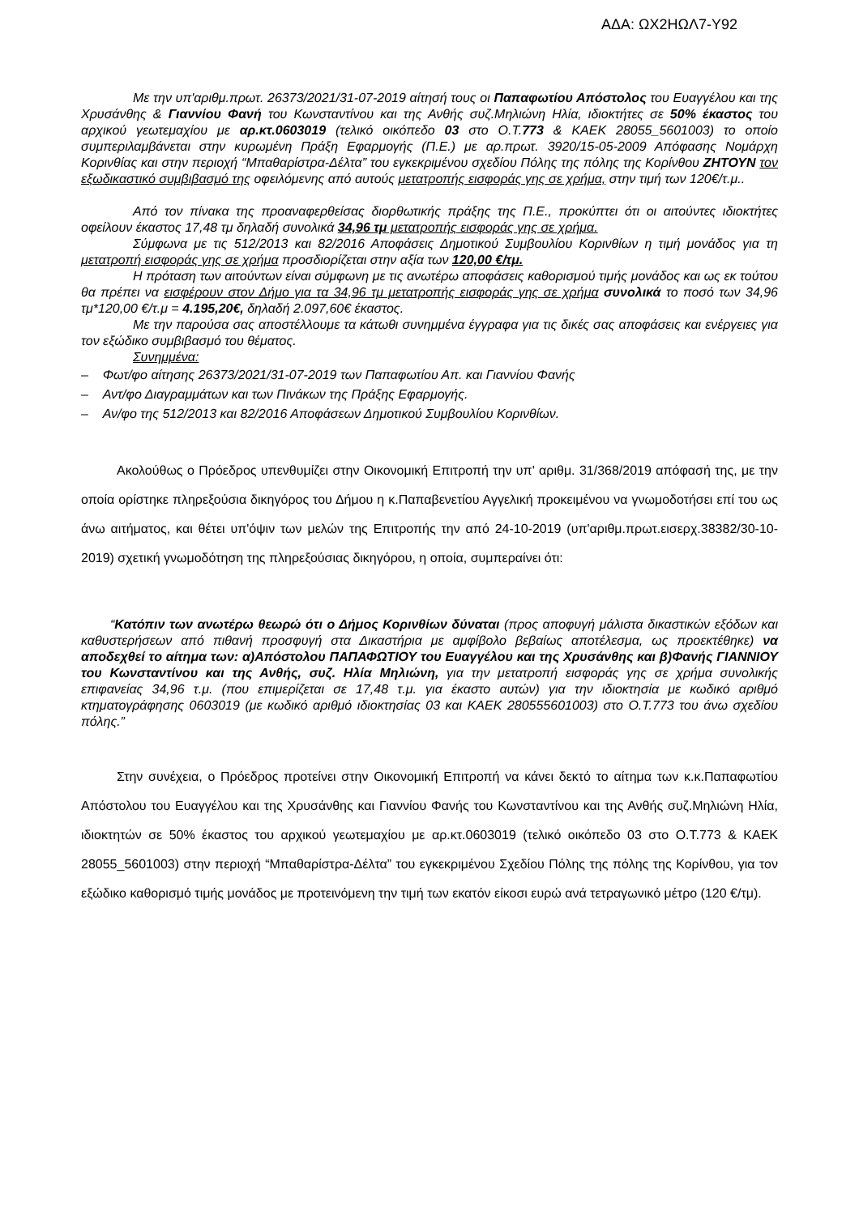ΑΔΑ: ΩΧ2ΗΩΛ7-Υ92
Με την υπ'αριθμ.πρωτ. 26373/2021/31-07-2019 αίτησή τους οι Παπαφωτίου Απόστολος του Ευαγγέλου και της Χρυσάνθης & Γιαννίου Φανή του Κωνσταντίνου και της Ανθής συζ.Μηλιώνη Ηλία, ιδιοκτήτες σε 50% έκαστος του αρχικού γεωτεμαχίου με αρ.κτ.0603019 (τελικό οικόπεδο 03 στο Ο.Τ.773 & ΚΑΕΚ 28055_5601003) το οποίο συμπεριλαμβάνεται στην κυρωμένη Πράξη Εφαρμογής (Π.Ε.) με αρ.πρωτ. 3920/15-05-2009 Απόφασης Νομάρχη Κορινθίας και στην περιοχή “Μπαθαρίστρα-Δέλτα” του εγκεκριμένου σχεδίου Πόλης της πόλης της Κορίνθου ΖΗΤΟΥΝ τον εξωδικαστικό συμβιβασμό της οφειλόμενης από αυτούς μετατροπής εισφοράς γης σε χρήμα, στην τιμή των 120€/τ.μ..
Από τον πίνακα της προαναφερθείσας διορθωτικής πράξης της Π.Ε., προκύπτει ότι οι αιτούντες ιδιοκτήτες οφείλουν έκαστος 17,48 τμ δηλαδή συνολικά 34,96 τμ μετατροπής εισφοράς γης σε χρήμα.
Σύμφωνα με τις 512/2013 και 82/2016 Αποφάσεις Δημοτικού Συμβουλίου Κορινθίων η τιμή μονάδος για τη μετατροπή εισφοράς γης σε χρήμα προσδιορίζεται στην αξία των 120,00 €/τμ.
Η πρόταση των αιτούντων είναι σύμφωνη με τις ανωτέρω αποφάσεις καθορισμού τιμής μονάδος και ως εκ τούτου θα πρέπει να εισφέρουν στον Δήμο για τα 34,96 τμ μετατροπής εισφοράς γης σε χρήμα συνολικά το ποσό των 34,96 τμ*120,00 €/τ.μ = 4.195,20€, δηλαδή 2.097,60€ έκαστος.
Με την παρούσα σας αποστέλλουμε τα κάτωθι συνημμένα έγγραφα για τις δικές σας αποφάσεις και ενέργειες για τον εξώδικο συμβιβασμό του θέματος.
Συνημμένα:
– Φωτ/φο αίτησης 26373/2021/31-07-2019 των Παπαφωτίου Απ. και Γιαννίου Φανής
– Αντ/φο Διαγραμμάτων και των Πινάκων της Πράξης Εφαρμογής.
– Αν/φο της 512/2013 και 82/2016 Αποφάσεων Δημοτικού Συμβουλίου Κορινθίων.
Ακολούθως ο Πρόεδρος υπενθυμίζει στην Οικονομική Επιτροπή την υπ' αριθμ. 31/368/2019 απόφασή της, με την οποία ορίστηκε πληρεξούσια δικηγόρος του Δήμου η κ.Παπαβενετίου Αγγελική προκειμένου να γνωμοδοτήσει επί του ως άνω αιτήματος, και θέτει υπ'όψιν των μελών της Επιτροπής την από 24-10-2019 (υπ'αριθμ.πρωτ.εισερχ.38382/30-10-2019) σχετική γνωμοδότηση της πληρεξούσιας δικηγόρου, η οποία, συμπεραίνει ότι:
“Κατόπιν των ανωτέρω θεωρώ ότι ο Δήμος Κορινθίων δύναται (προς αποφυγή μάλιστα δικαστικών εξόδων και καθυστερήσεων από πιθανή προσφυγή στα Δικαστήρια με αμφίβολο βεβαίως αποτέλεσμα, ως προεκτέθηκε) να αποδεχθεί το αίτημα των: α)Απόστολου ΠΑΠΑΦΩΤΙΟΥ του Ευαγγέλου και της Χρυσάνθης και β)Φανής ΓΙΑΝΝΙΟΥ του Κωνσταντίνου και της Ανθής, συζ. Ηλία Μηλιώνη, για την μετατροπή εισφοράς γης σε χρήμα συνολικής επιφανείας 34,96 τ.μ. (που επιμερίζεται σε 17,48 τ.μ. για έκαστο αυτών) για την ιδιοκτησία με κωδικό αριθμό κτηματογράφησης 0603019 (με κωδικό αριθμό ιδιοκτησίας 03 και ΚΑΕΚ 280555601003) στο Ο.Τ.773 του άνω σχεδίου πόλης.”
Στην συνέχεια, ο Πρόεδρος προτείνει στην Οικονομική Επιτροπή να κάνει δεκτό το αίτημα των κ.κ.Παπαφωτίου Απόστολου του Ευαγγέλου και της Χρυσάνθης και Γιαννίου Φανής του Κωνσταντίνου και της Ανθής συζ.Μηλιώνη Ηλία, ιδιοκτητών σε 50% έκαστος του αρχικού γεωτεμαχίου με αρ.κτ.0603019 (τελικό οικόπεδο 03 στο Ο.Τ.773 & ΚΑΕΚ 28055_5601003) στην περιοχή “Μπαθαρίστρα-Δέλτα” του εγκεκριμένου Σχεδίου Πόλης της πόλης της Κορίνθου, για τον εξώδικο καθορισμό τιμής μονάδος με προτεινόμενη την τιμή των εκατόν είκοσι ευρώ ανά τετραγωνικό μέτρο (120 €/τμ).